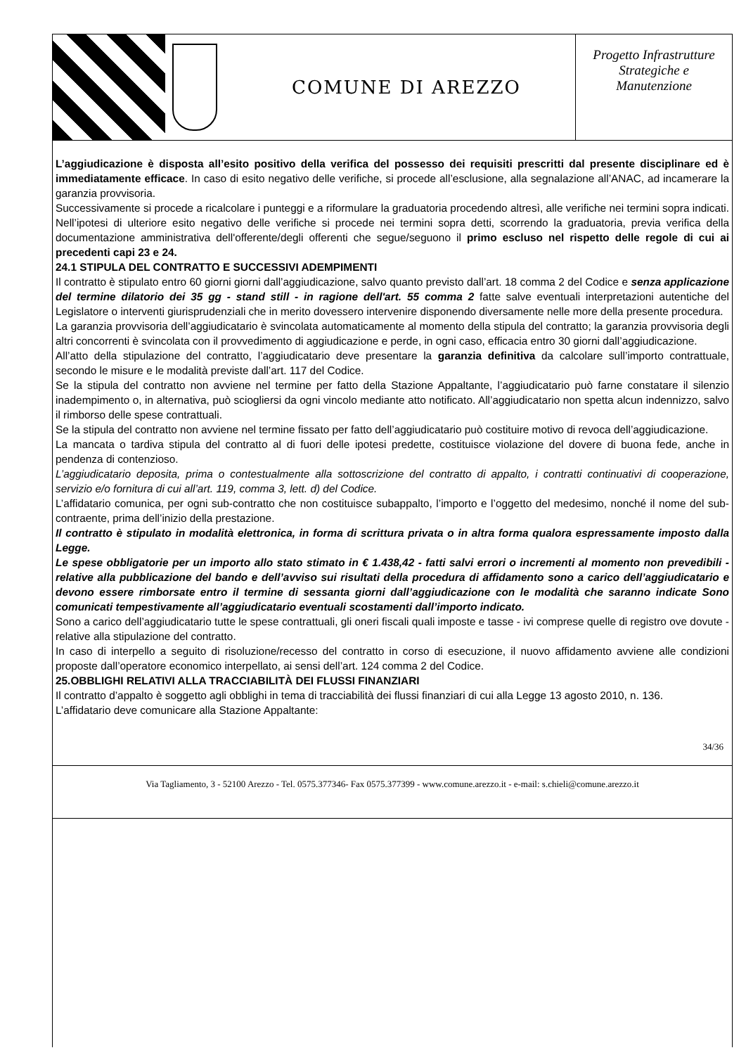COMUNE DI AREZZO
Progetto Infrastrutture
Strategiche e
Manutenzione
L’aggiudicazione è disposta all’esito positivo della verifica del possesso dei requisiti prescritti dal presente disciplinare ed è immediatamente efficace. In caso di esito negativo delle verifiche, si procede all’esclusione, alla segnalazione all’ANAC, ad incamerare la garanzia provvisoria.
Successivamente si procede a ricalcolare i punteggi e a riformulare la graduatoria procedendo altresì, alle verifiche nei termini sopra indicati. Nell’ipotesi di ulteriore esito negativo delle verifiche si procede nei termini sopra detti, scorrendo la graduatoria, previa verifica della documentazione amministrativa dell'offerente/degli offerenti che segue/seguono il primo escluso nel rispetto delle regole di cui ai precedenti capi 23 e 24.
24.1 STIPULA DEL CONTRATTO E SUCCESSIVI ADEMPIMENTI
Il contratto è stipulato entro 60 giorni giorni dall’aggiudicazione, salvo quanto previsto dall’art. 18 comma 2 del Codice e senza applicazione del termine dilatorio dei 35 gg - stand still - in ragione dell'art. 55 comma 2 fatte salve eventuali interpretazioni autentiche del Legislatore o interventi giurisprudenziali che in merito dovessero intervenire disponendo diversamente nelle more della presente procedura.
La garanzia provvisoria dell’aggiudicatario è svincolata automaticamente al momento della stipula del contratto; la garanzia provvisoria degli altri concorrenti è svincolata con il provvedimento di aggiudicazione e perde, in ogni caso, efficacia entro 30 giorni dall’aggiudicazione.
All’atto della stipulazione del contratto, l’aggiudicatario deve presentare la garanzia definitiva da calcolare sull’importo contrattuale, secondo le misure e le modalità previste dall’art. 117 del Codice.
Se la stipula del contratto non avviene nel termine per fatto della Stazione Appaltante, l’aggiudicatario può farne constatare il silenzio inadempimento o, in alternativa, può sciogliersi da ogni vincolo mediante atto notificato. All’aggiudicatario non spetta alcun indennizzo, salvo il rimborso delle spese contrattuali.
Se la stipula del contratto non avviene nel termine fissato per fatto dell’aggiudicatario può costituire motivo di revoca dell’aggiudicazione.
La mancata o tardiva stipula del contratto al di fuori delle ipotesi predette, costituisce violazione del dovere di buona fede, anche in pendenza di contenzioso.
L’aggiudicatario deposita, prima o contestualmente alla sottoscrizione del contratto di appalto, i contratti continuativi di cooperazione, servizio e/o fornitura di cui all’art. 119, comma 3, lett. d) del Codice.
L’affidatario comunica, per ogni sub-contratto che non costituisce subappalto, l’importo e l’oggetto del medesimo, nonché il nome del sub-contraente, prima dell’inizio della prestazione.
Il contratto è stipulato in modalità elettronica, in forma di scrittura privata o in altra forma qualora espressamente imposto dalla Legge.
Le spese obbligatorie per un importo allo stato stimato in € 1.438,42 - fatti salvi errori o incrementi al momento non prevedibili - relative alla pubblicazione del bando e dell’avviso sui risultati della procedura di affidamento sono a carico dell’aggiudicatario e devono essere rimborsate entro il termine di sessanta giorni dall’aggiudicazione con le modalità che saranno indicate Sono comunicati tempestivamente all’aggiudicatario eventuali scostamenti dall’importo indicato.
Sono a carico dell’aggiudicatario tutte le spese contrattuali, gli oneri fiscali quali imposte e tasse - ivi comprese quelle di registro ove dovute - relative alla stipulazione del contratto.
In caso di interpello a seguito di risoluzione/recesso del contratto in corso di esecuzione, il nuovo affidamento avviene alle condizioni proposte dall’operatore economico interpellato, ai sensi dell’art. 124 comma 2 del Codice.
25.OBBLIGHI RELATIVI ALLA TRACCIABILITÀ DEI FLUSSI FINANZIARI
Il contratto d’appalto è soggetto agli obblighi in tema di tracciabilità dei flussi finanziari di cui alla Legge 13 agosto 2010, n. 136.
L’affidatario deve comunicare alla Stazione Appaltante:
34/36
Via Tagliamento, 3 - 52100 Arezzo - Tel. 0575.377346- Fax 0575.377399 - www.comune.arezzo.it - e-mail: s.chieli@comune.arezzo.it